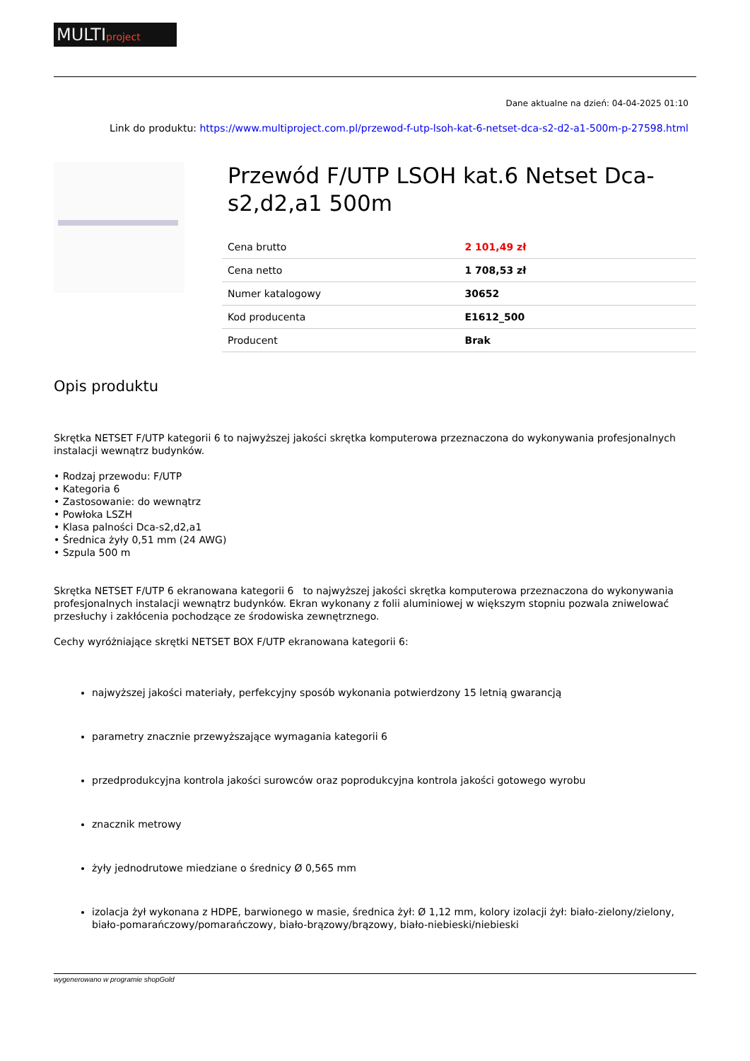MULTIproject
Dane aktualne na dzień: 04-04-2025 01:10
Link do produktu: https://www.multiproject.com.pl/przewod-f-utp-lsoh-kat-6-netset-dca-s2-d2-a1-500m-p-27598.html
Przewód F/UTP LSOH kat.6 Netset Dca-s2,d2,a1 500m
| Cena brutto | 2 101,49 zł |
| Cena netto | 1 708,53 zł |
| Numer katalogowy | 30652 |
| Kod producenta | E1612_500 |
| Producent | Brak |
Opis produktu
Skrętka NETSET F/UTP kategorii 6 to najwyższej jakości skrętka komputerowa przeznaczona do wykonywania profesjonalnych instalacji wewnątrz budynków.
• Rodzaj przewodu: F/UTP
• Kategoria 6
• Zastosowanie: do wewnątrz
• Powłoka LSZH
• Klasa palności Dca-s2,d2,a1
• Średnica żyły 0,51 mm (24 AWG)
• Szpula 500 m
Skrętka NETSET F/UTP 6 ekranowana kategorii 6 to najwyższej jakości skrętka komputerowa przeznaczona do wykonywania profesjonalnych instalacji wewnątrz budynków. Ekran wykonany z folii aluminiowej w większym stopniu pozwala zniwelować przesłuchy i zakłócenia pochodzące ze środowiska zewnętrznego.
Cechy wyróżniające skrętki NETSET BOX F/UTP ekranowana kategorii 6:
najwyższej jakości materiały, perfekcyjny sposób wykonania potwierdzony 15 letnią gwarancją
parametry znacznie przewyższające wymagania kategorii 6
przedprodukcyjna kontrola jakości surowców oraz poprodukcyjna kontrola jakości gotowego wyrobu
znacznik metrowy
żyły jednodrutowe miedziane o średnicy Ø 0,565 mm
izolacja żył wykonana z HDPE, barwionego w masie, średnica żył: Ø 1,12 mm, kolory izolacji żył: biało-zielony/zielony, biało-pomarańczowy/pomarańczowy, biało-brązowy/brązowy, biało-niebieski/niebieski
wygenerowano w programie shopGold